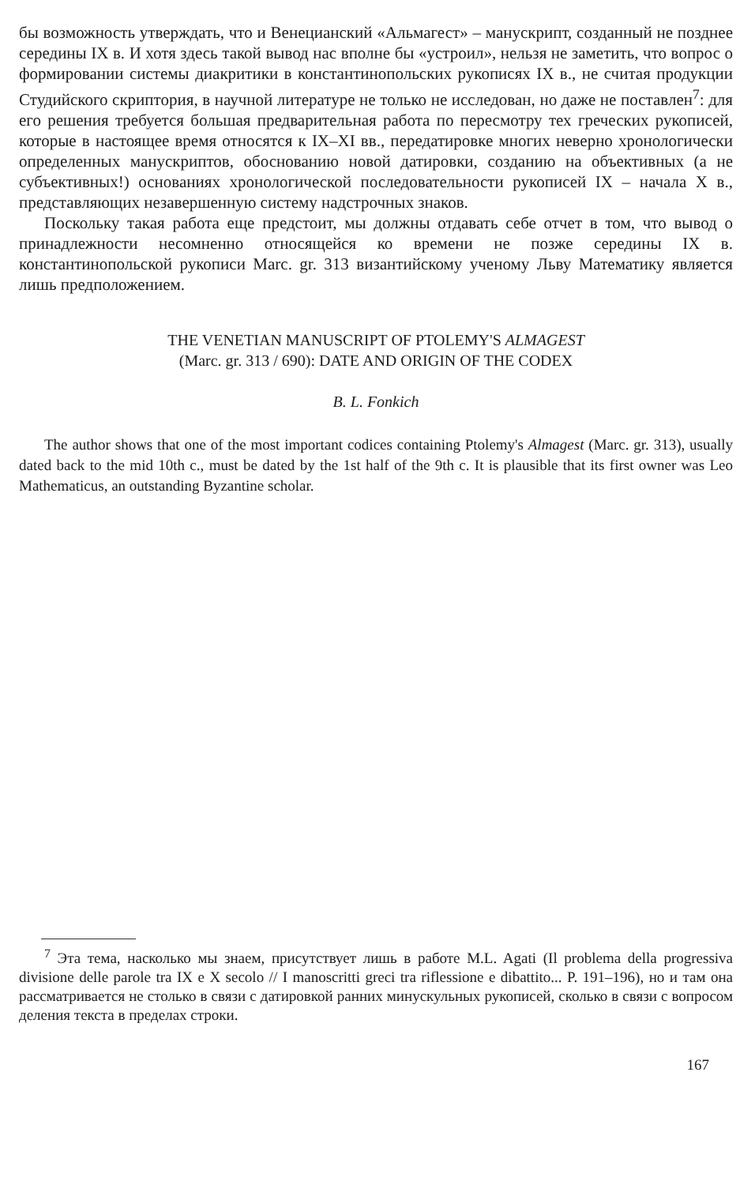бы возможность утверждать, что и Венецианский «Альмагест» – манускрипт, созданный не позднее середины IX в. И хотя здесь такой вывод нас вполне бы «устроил», нельзя не заметить, что вопрос о формировании системы диакритики в константинопольских рукописях IX в., не считая продукции Студийского скриптория, в научной литературе не только не исследован, но даже не поставлен<sup>7</sup>: для его решения требуется большая предварительная работа по пересмотру тех греческих рукописей, которые в настоящее время относятся к IX–XI вв., передатировке многих неверно хронологически определенных манускриптов, обоснованию новой датировки, созданию на объективных (а не субъективных!) основаниях хронологической последовательности рукописей IX – начала X в., представляющих незавершенную систему надстрочных знаков.
Поскольку такая работа еще предстоит, мы должны отдавать себе отчет в том, что вывод о принадлежности несомненно относящейся ко времени не позже середины IX в. константинопольской рукописи Marc. gr. 313 византийскому ученому Льву Математику является лишь предположением.
THE VENETIAN MANUSCRIPT OF PTOLEMY'S ALMAGEST
(Marc. gr. 313 / 690): DATE AND ORIGIN OF THE CODEX
B. L. Fonkich
The author shows that one of the most important codices containing Ptolemy's Almagest (Marc. gr. 313), usually dated back to the mid 10th c., must be dated by the 1st half of the 9th c. It is plausible that its first owner was Leo Mathematicus, an outstanding Byzantine scholar.
<sup>7</sup> Эта тема, насколько мы знаем, присутствует лишь в работе M.L. Agati (Il problema della progressiva divisione delle parole tra IX e X secolo // I manoscritti greci tra riflessione e dibattito... P. 191–196), но и там она рассматривается не столько в связи с датировкой ранних минускульных рукописей, сколько в связи с вопросом деления текста в пределах строки.
167